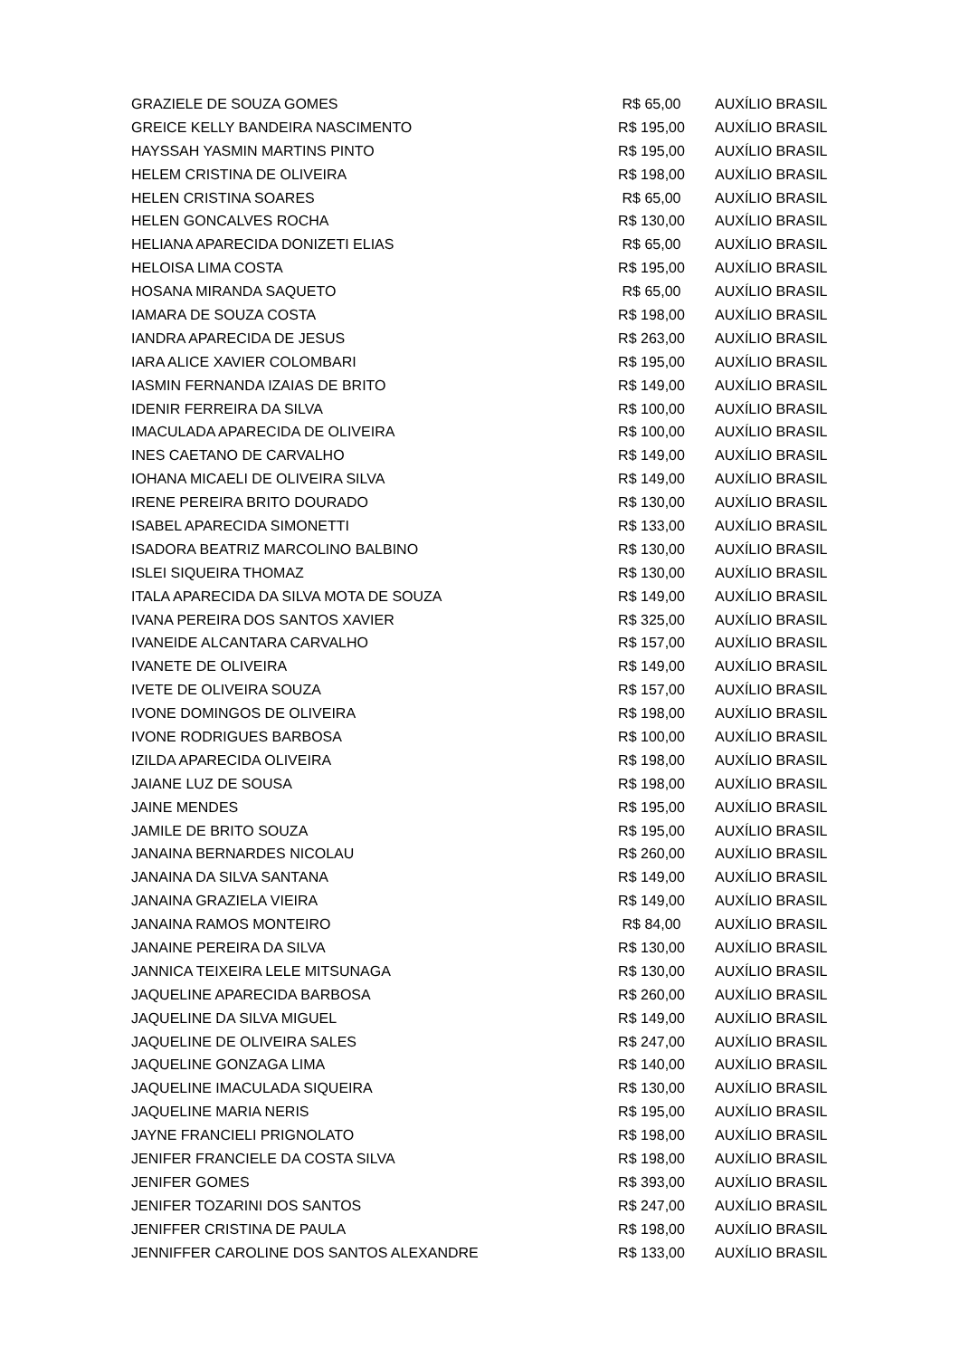| GRAZIELE DE SOUZA GOMES | R$ 65,00 | AUXÍLIO BRASIL |
| GREICE KELLY BANDEIRA NASCIMENTO | R$ 195,00 | AUXÍLIO BRASIL |
| HAYSSAH YASMIN MARTINS PINTO | R$ 195,00 | AUXÍLIO BRASIL |
| HELEM CRISTINA DE OLIVEIRA | R$ 198,00 | AUXÍLIO BRASIL |
| HELEN CRISTINA SOARES | R$ 65,00 | AUXÍLIO BRASIL |
| HELEN GONCALVES ROCHA | R$ 130,00 | AUXÍLIO BRASIL |
| HELIANA APARECIDA DONIZETI ELIAS | R$ 65,00 | AUXÍLIO BRASIL |
| HELOISA LIMA COSTA | R$ 195,00 | AUXÍLIO BRASIL |
| HOSANA MIRANDA SAQUETO | R$ 65,00 | AUXÍLIO BRASIL |
| IAMARA DE SOUZA COSTA | R$ 198,00 | AUXÍLIO BRASIL |
| IANDRA APARECIDA DE JESUS | R$ 263,00 | AUXÍLIO BRASIL |
| IARA ALICE XAVIER COLOMBARI | R$ 195,00 | AUXÍLIO BRASIL |
| IASMIN FERNANDA IZAIAS DE BRITO | R$ 149,00 | AUXÍLIO BRASIL |
| IDENIR FERREIRA DA SILVA | R$ 100,00 | AUXÍLIO BRASIL |
| IMACULADA APARECIDA DE OLIVEIRA | R$ 100,00 | AUXÍLIO BRASIL |
| INES CAETANO DE CARVALHO | R$ 149,00 | AUXÍLIO BRASIL |
| IOHANA MICAELI DE OLIVEIRA SILVA | R$ 149,00 | AUXÍLIO BRASIL |
| IRENE PEREIRA BRITO DOURADO | R$ 130,00 | AUXÍLIO BRASIL |
| ISABEL APARECIDA SIMONETTI | R$ 133,00 | AUXÍLIO BRASIL |
| ISADORA BEATRIZ MARCOLINO BALBINO | R$ 130,00 | AUXÍLIO BRASIL |
| ISLEI SIQUEIRA THOMAZ | R$ 130,00 | AUXÍLIO BRASIL |
| ITALA APARECIDA DA SILVA MOTA DE SOUZA | R$ 149,00 | AUXÍLIO BRASIL |
| IVANA PEREIRA DOS SANTOS XAVIER | R$ 325,00 | AUXÍLIO BRASIL |
| IVANEIDE ALCANTARA CARVALHO | R$ 157,00 | AUXÍLIO BRASIL |
| IVANETE DE OLIVEIRA | R$ 149,00 | AUXÍLIO BRASIL |
| IVETE DE OLIVEIRA SOUZA | R$ 157,00 | AUXÍLIO BRASIL |
| IVONE DOMINGOS DE OLIVEIRA | R$ 198,00 | AUXÍLIO BRASIL |
| IVONE RODRIGUES BARBOSA | R$ 100,00 | AUXÍLIO BRASIL |
| IZILDA APARECIDA OLIVEIRA | R$ 198,00 | AUXÍLIO BRASIL |
| JAIANE LUZ DE SOUSA | R$ 198,00 | AUXÍLIO BRASIL |
| JAINE MENDES | R$ 195,00 | AUXÍLIO BRASIL |
| JAMILE DE BRITO SOUZA | R$ 195,00 | AUXÍLIO BRASIL |
| JANAINA BERNARDES NICOLAU | R$ 260,00 | AUXÍLIO BRASIL |
| JANAINA DA SILVA SANTANA | R$ 149,00 | AUXÍLIO BRASIL |
| JANAINA GRAZIELA VIEIRA | R$ 149,00 | AUXÍLIO BRASIL |
| JANAINA RAMOS MONTEIRO | R$ 84,00 | AUXÍLIO BRASIL |
| JANAINE PEREIRA DA SILVA | R$ 130,00 | AUXÍLIO BRASIL |
| JANNICA TEIXEIRA LELE MITSUNAGA | R$ 130,00 | AUXÍLIO BRASIL |
| JAQUELINE APARECIDA BARBOSA | R$ 260,00 | AUXÍLIO BRASIL |
| JAQUELINE DA SILVA MIGUEL | R$ 149,00 | AUXÍLIO BRASIL |
| JAQUELINE DE OLIVEIRA SALES | R$ 247,00 | AUXÍLIO BRASIL |
| JAQUELINE GONZAGA LIMA | R$ 140,00 | AUXÍLIO BRASIL |
| JAQUELINE IMACULADA SIQUEIRA | R$ 130,00 | AUXÍLIO BRASIL |
| JAQUELINE MARIA NERIS | R$ 195,00 | AUXÍLIO BRASIL |
| JAYNE FRANCIELI PRIGNOLATO | R$ 198,00 | AUXÍLIO BRASIL |
| JENIFER FRANCIELE DA COSTA SILVA | R$ 198,00 | AUXÍLIO BRASIL |
| JENIFER GOMES | R$ 393,00 | AUXÍLIO BRASIL |
| JENIFER TOZARINI DOS SANTOS | R$ 247,00 | AUXÍLIO BRASIL |
| JENIFFER CRISTINA DE PAULA | R$ 198,00 | AUXÍLIO BRASIL |
| JENNIFFER CAROLINE DOS SANTOS ALEXANDRE | R$ 133,00 | AUXÍLIO BRASIL |